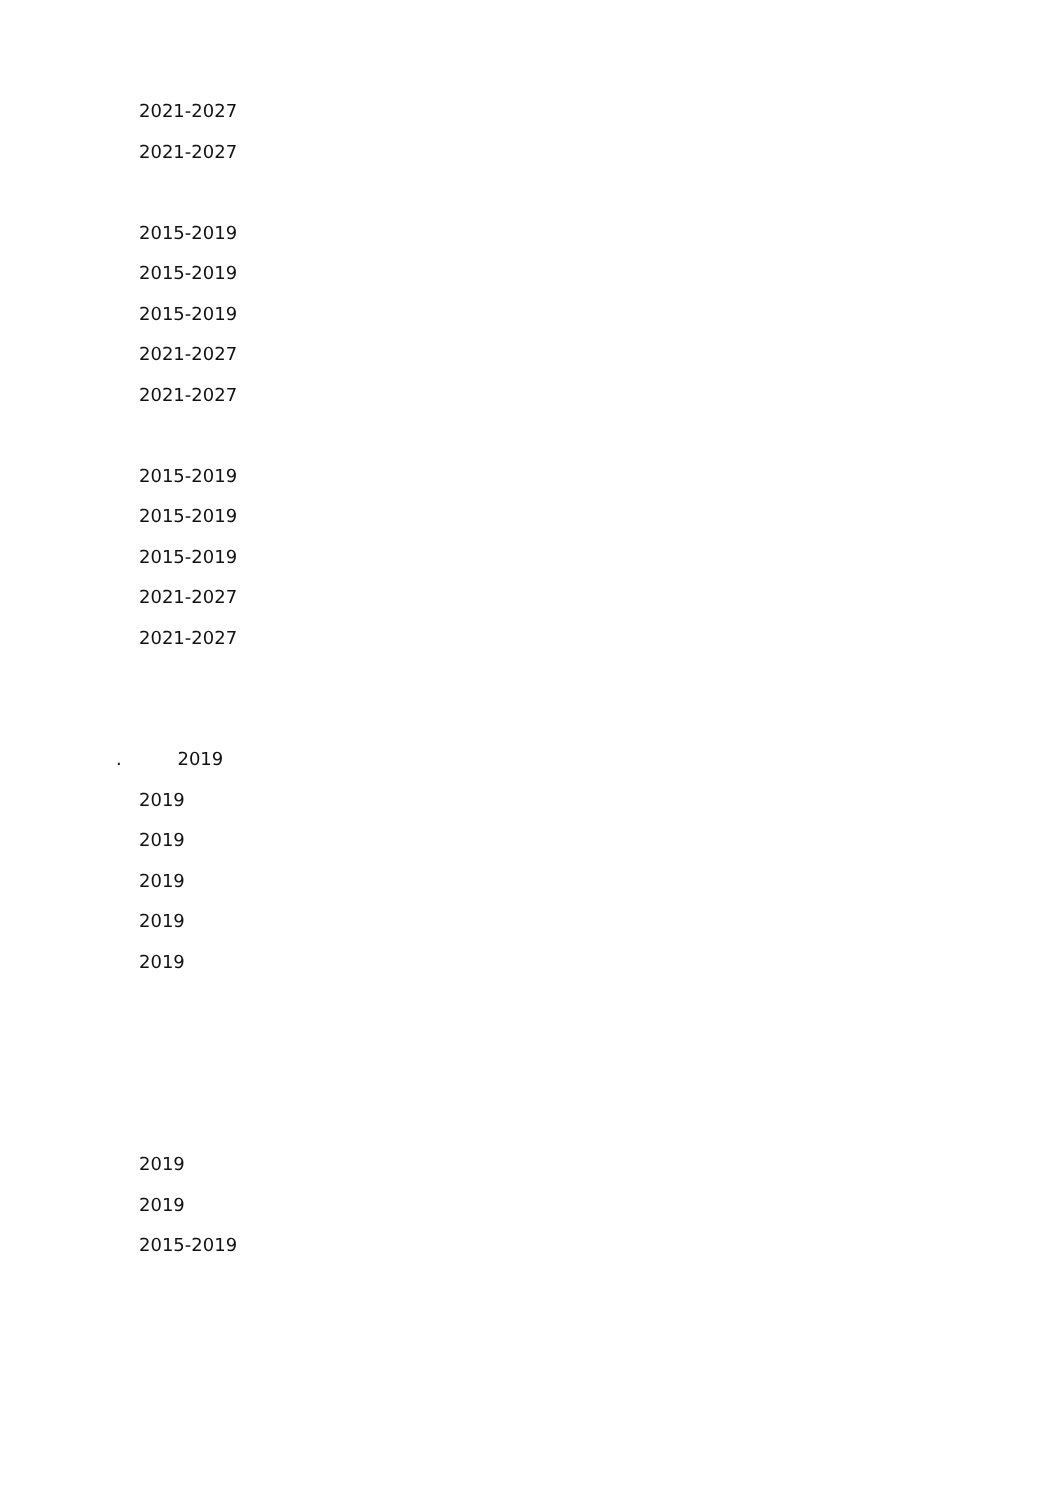2021-2027
2021-2027
2015-2019
2015-2019
2015-2019
2021-2027
2021-2027
2015-2019
2015-2019
2015-2019
2021-2027
2021-2027
. 2019
2019
2019
2019
2019
2019
2019
2019
2015-2019